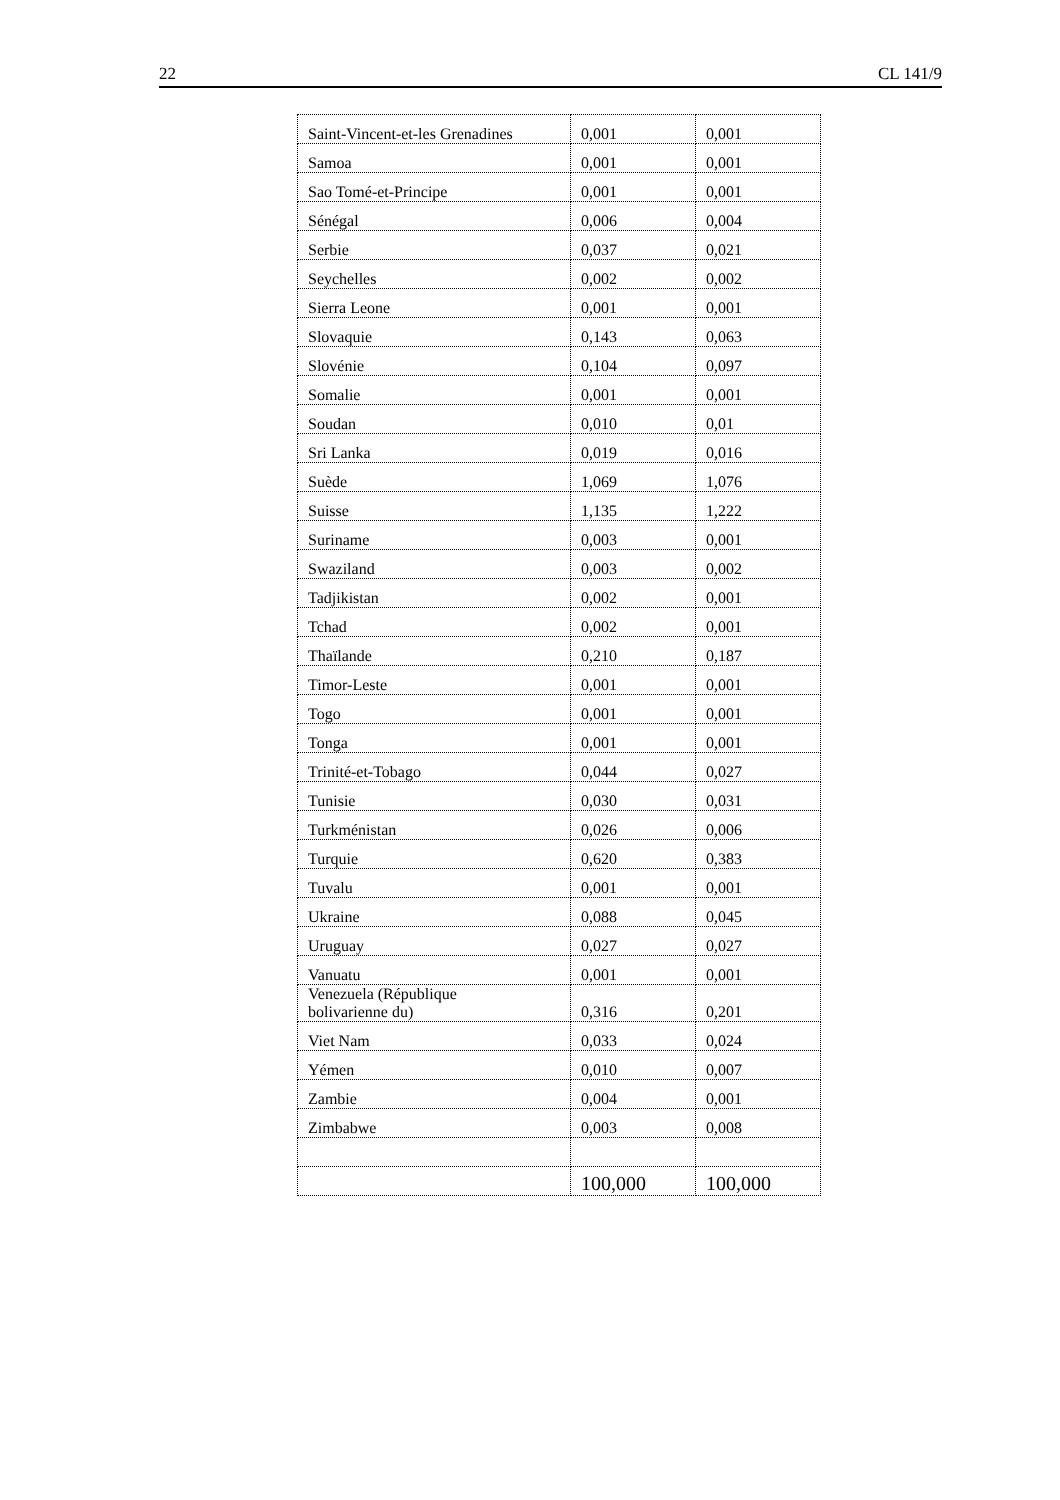22 CL 141/9
| Saint-Vincent-et-les Grenadines | 0,001 | 0,001 |
| Samoa | 0,001 | 0,001 |
| Sao Tomé-et-Principe | 0,001 | 0,001 |
| Sénégal | 0,006 | 0,004 |
| Serbie | 0,037 | 0,021 |
| Seychelles | 0,002 | 0,002 |
| Sierra Leone | 0,001 | 0,001 |
| Slovaquie | 0,143 | 0,063 |
| Slovénie | 0,104 | 0,097 |
| Somalie | 0,001 | 0,001 |
| Soudan | 0,010 | 0,01 |
| Sri Lanka | 0,019 | 0,016 |
| Suède | 1,069 | 1,076 |
| Suisse | 1,135 | 1,222 |
| Suriname | 0,003 | 0,001 |
| Swaziland | 0,003 | 0,002 |
| Tadjikistan | 0,002 | 0,001 |
| Tchad | 0,002 | 0,001 |
| Thaïlande | 0,210 | 0,187 |
| Timor-Leste | 0,001 | 0,001 |
| Togo | 0,001 | 0,001 |
| Tonga | 0,001 | 0,001 |
| Trinité-et-Tobago | 0,044 | 0,027 |
| Tunisie | 0,030 | 0,031 |
| Turkménistan | 0,026 | 0,006 |
| Turquie | 0,620 | 0,383 |
| Tuvalu | 0,001 | 0,001 |
| Ukraine | 0,088 | 0,045 |
| Uruguay | 0,027 | 0,027 |
| Vanuatu | 0,001 | 0,001 |
| Venezuela (République bolivarienne du) | 0,316 | 0,201 |
| Viet Nam | 0,033 | 0,024 |
| Yémen | 0,010 | 0,007 |
| Zambie | 0,004 | 0,001 |
| Zimbabwe | 0,003 | 0,008 |
| | 100,000 | 100,000 |